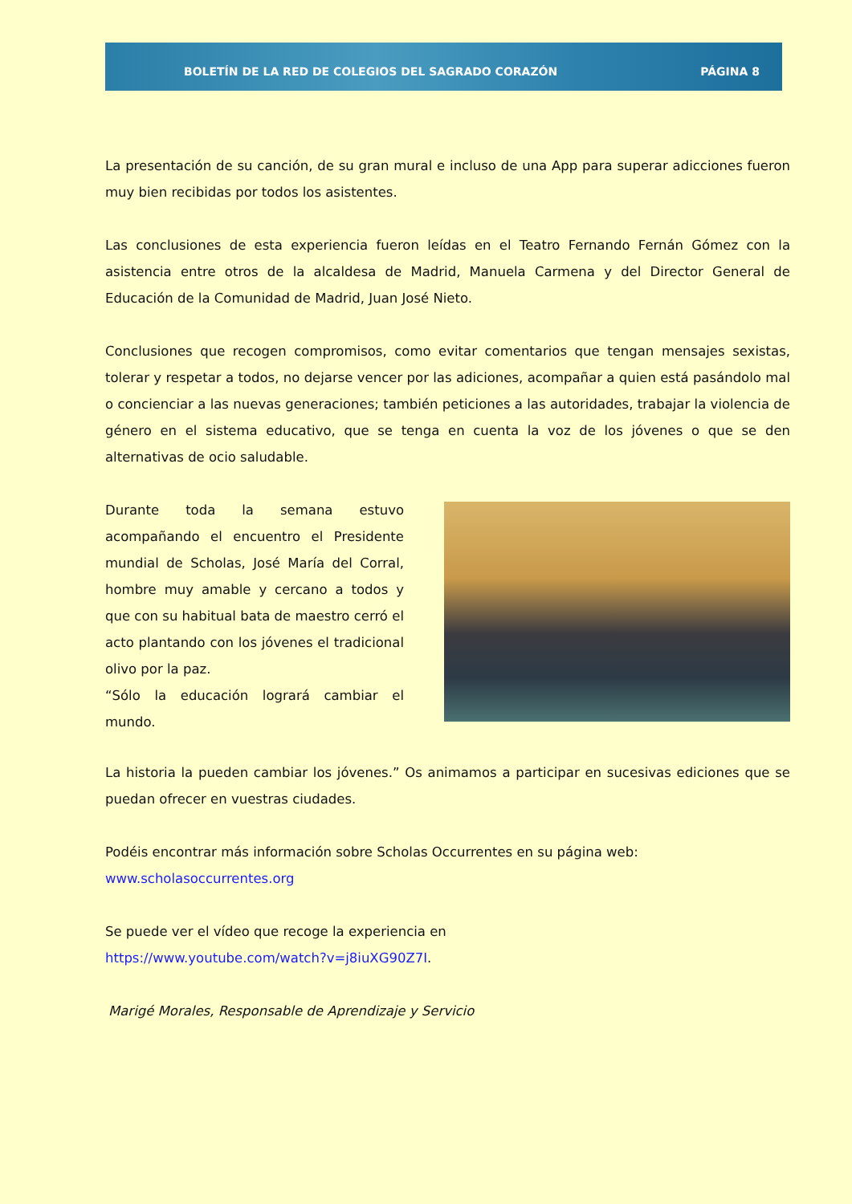BOLETÍN DE LA RED DE COLEGIOS DEL SAGRADO CORAZÓN PÁGINA 8
La presentación de su canción, de su gran mural e incluso de una App para superar adicciones fueron muy bien recibidas por todos los asistentes.
Las conclusiones de esta experiencia fueron leídas en el Teatro Fernando Fernán Gómez con la asistencia entre otros de la alcaldesa de Madrid, Manuela Carmena y del Director General de Educación de la Comunidad de Madrid, Juan José Nieto.
Conclusiones que recogen compromisos, como evitar comentarios que tengan mensajes sexistas, tolerar y respetar a todos, no dejarse vencer por las adiciones, acompañar a quien está pasándolo mal o concienciar a las nuevas generaciones; también peticiones a las autoridades, trabajar la violencia de género en el sistema educativo, que se tenga en cuenta la voz de los jóvenes o que se den alternativas de ocio saludable.
Durante toda la semana estuvo acompañando el encuentro el Presidente mundial de Scholas, José María del Corral, hombre muy amable y cercano a todos y que con su habitual bata de maestro cerró el acto plantando con los jóvenes el tradicional olivo por la paz.
“Sólo la educación logrará cambiar el mundo.
La historia la pueden cambiar los jóvenes.” Os animamos a participar en sucesivas ediciones que se puedan ofrecer en vuestras ciudades.
Podéis encontrar más información sobre Scholas Occurrentes en su página web:
www.scholasoccurrentes.org
Se puede ver el vídeo que recoge la experiencia en
https://www.youtube.com/watch?v=j8iuXG90Z7I.
Marigé Morales, Responsable de Aprendizaje y Servicio